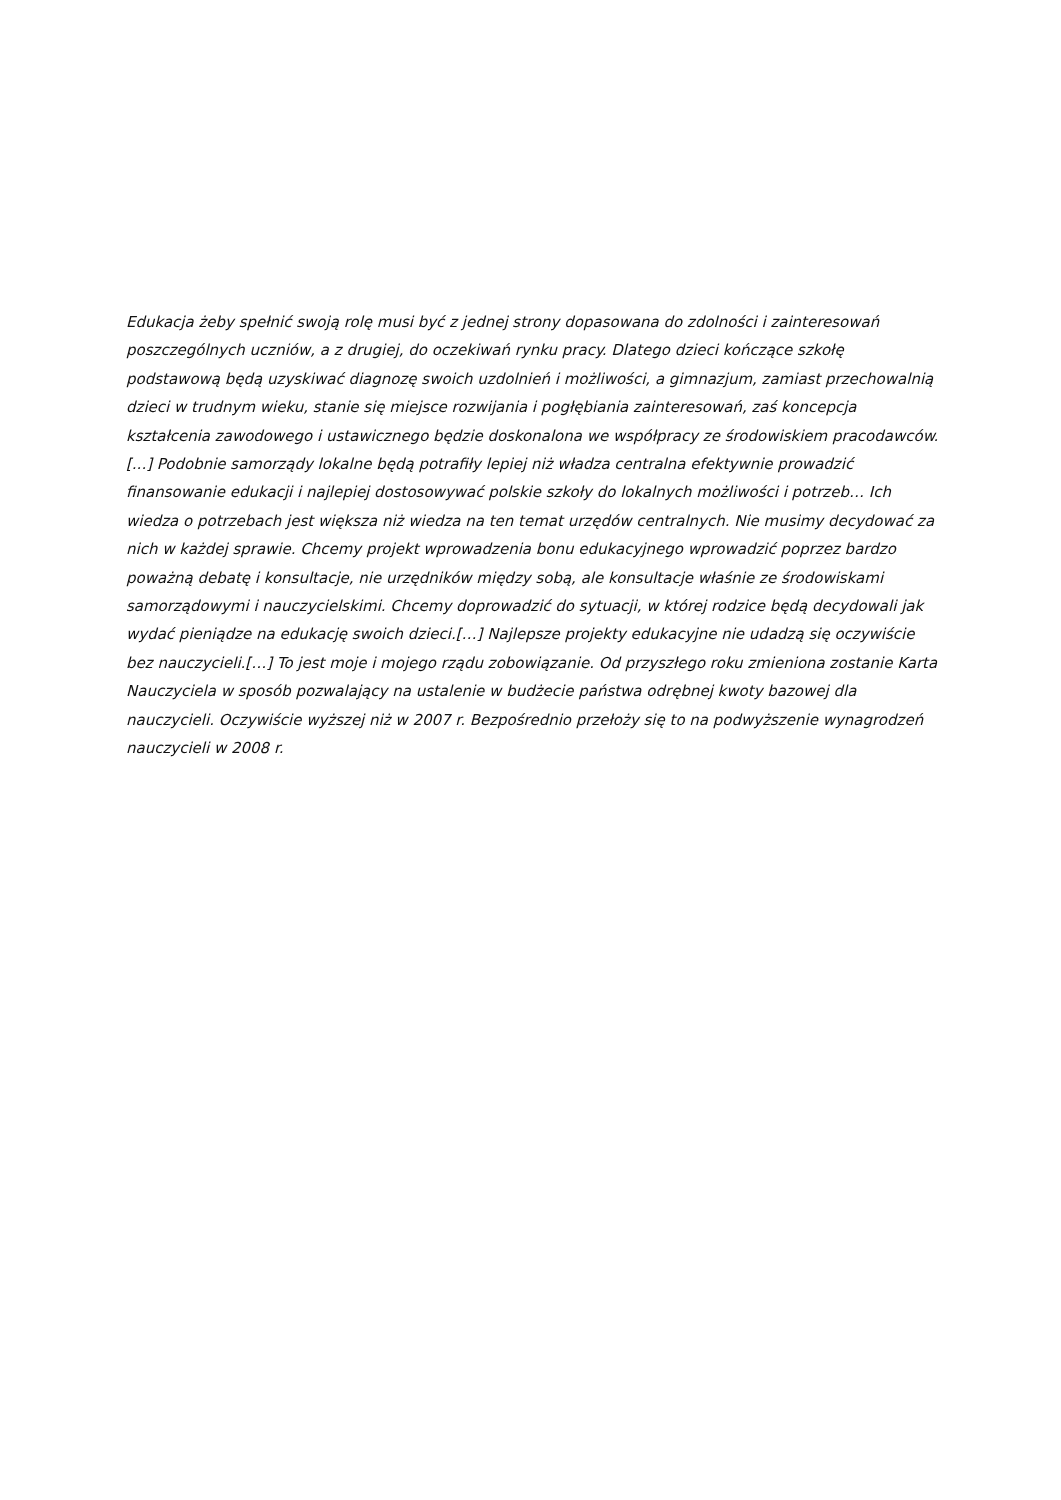Edukacja żeby spełnić swoją rolę musi być z jednej strony dopasowana do zdolności i zainteresowań poszczególnych uczniów, a z drugiej, do oczekiwań rynku pracy. Dlatego dzieci kończące szkołę podstawową będą uzyskiwać diagnozę swoich uzdolnień i możliwości, a gimnazjum, zamiast przechowalnią dzieci w trudnym wieku, stanie się miejsce rozwijania i pogłębiania zainteresowań, zaś koncepcja kształcenia zawodowego i ustawicznego będzie doskonalona we współpracy ze środowiskiem pracodawców. [...] Podobnie samorządy lokalne będą potrafiły lepiej niż władza centralna efektywnie prowadzić finansowanie edukacji i najlepiej dostosowywać polskie szkoły do lokalnych możliwości i potrzeb… Ich wiedza o potrzebach jest większa niż wiedza na ten temat urzędów centralnych. Nie musimy decydować za nich w każdej sprawie. Chcemy projekt wprowadzenia bonu edukacyjnego wprowadzić poprzez bardzo poważną debatę i konsultacje, nie urzędników między sobą, ale konsultacje właśnie ze środowiskami samorządowymi i nauczycielskimi. Chcemy doprowadzić do sytuacji, w której rodzice będą decydowali jak wydać pieniądze na edukację swoich dzieci.[…] Najlepsze projekty edukacyjne nie udadzą się oczywiście bez nauczycieli.[…] To jest moje i mojego rządu zobowiązanie. Od przyszłego roku zmieniona zostanie Karta Nauczyciela w sposób pozwalający na ustalenie w budżecie państwa odrębnej kwoty bazowej dla nauczycieli. Oczywiście wyższej niż w 2007 r. Bezpośrednio przełoży się to na podwyższenie wynagrodzeń nauczycieli w 2008 r.